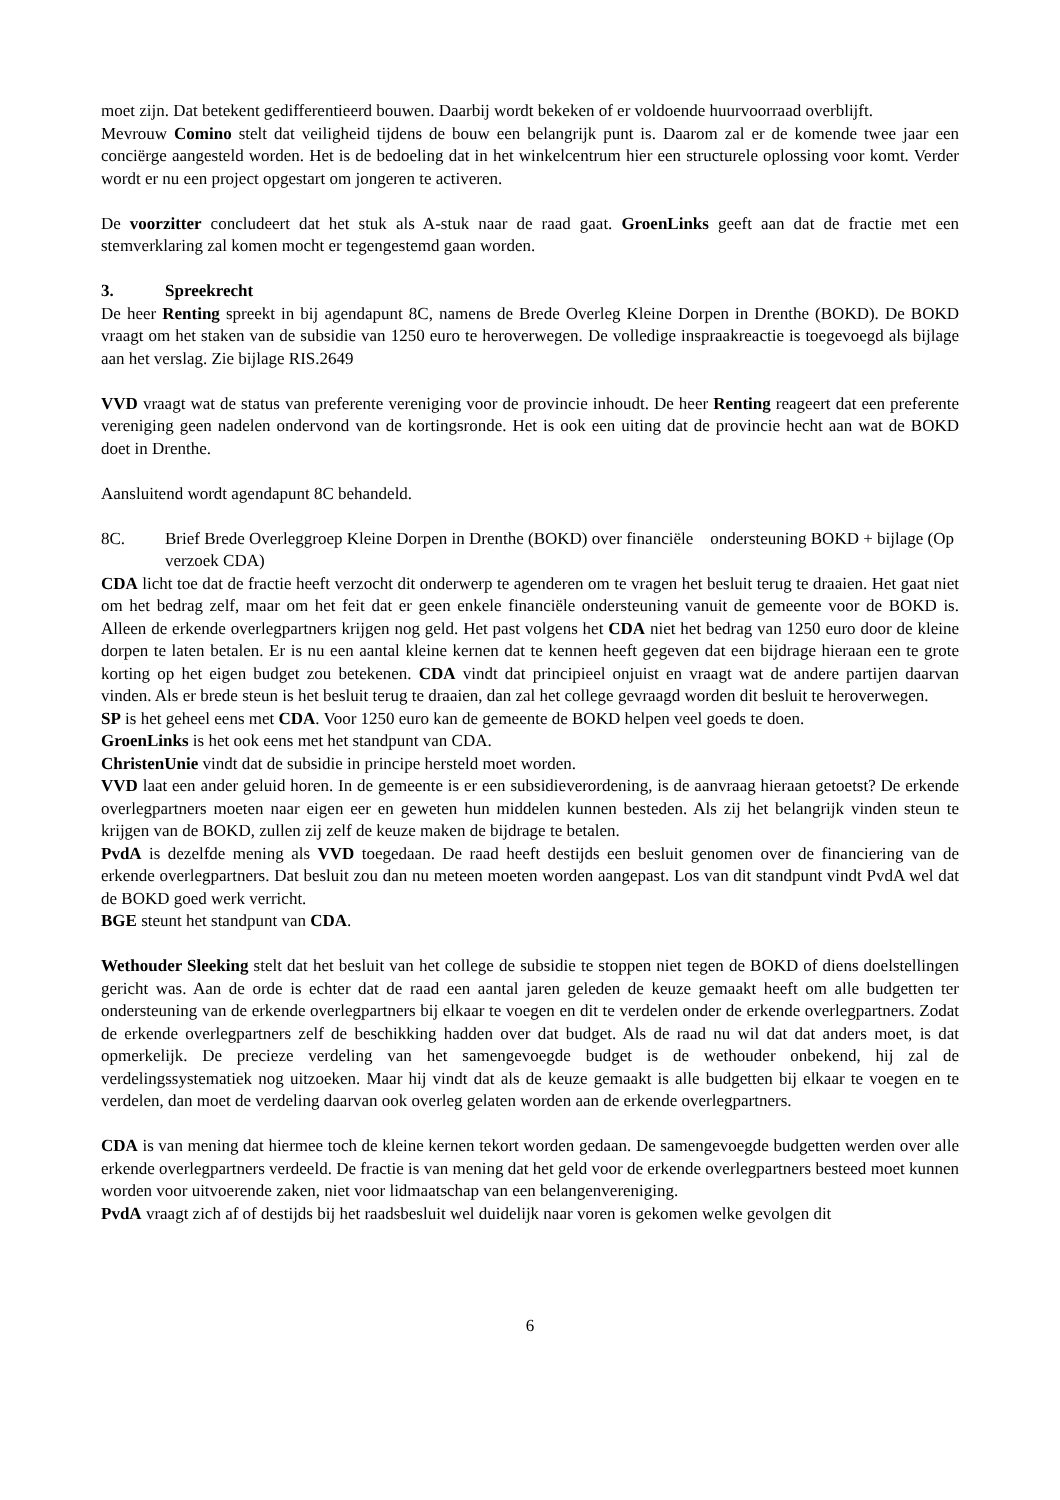moet zijn. Dat betekent gedifferentieerd bouwen. Daarbij wordt bekeken of er voldoende huurvoorraad overblijft.
Mevrouw Comino stelt dat veiligheid tijdens de bouw een belangrijk punt is. Daarom zal er de komende twee jaar een conciërge aangesteld worden. Het is de bedoeling dat in het winkelcentrum hier een structurele oplossing voor komt. Verder wordt er nu een project opgestart om jongeren te activeren.
De voorzitter concludeert dat het stuk als A-stuk naar de raad gaat. GroenLinks geeft aan dat de fractie met een stemverklaring zal komen mocht er tegengestemd gaan worden.
3. Spreekrecht
De heer Renting spreekt in bij agendapunt 8C, namens de Brede Overleg Kleine Dorpen in Drenthe (BOKD). De BOKD vraagt om het staken van de subsidie van 1250 euro te heroverwegen. De volledige inspraakreactie is toegevoegd als bijlage aan het verslag. Zie bijlage RIS.2649
VVD vraagt wat de status van preferente vereniging voor de provincie inhoudt. De heer Renting reageert dat een preferente vereniging geen nadelen ondervond van de kortingsronde. Het is ook een uiting dat de provincie hecht aan wat de BOKD doet in Drenthe.
Aansluitend wordt agendapunt 8C behandeld.
8C. Brief Brede Overleggroep Kleine Dorpen in Drenthe (BOKD) over financiële ondersteuning BOKD + bijlage (Op verzoek CDA)
CDA licht toe dat de fractie heeft verzocht dit onderwerp te agenderen om te vragen het besluit terug te draaien. Het gaat niet om het bedrag zelf, maar om het feit dat er geen enkele financiële ondersteuning vanuit de gemeente voor de BOKD is. Alleen de erkende overlegpartners krijgen nog geld. Het past volgens het CDA niet het bedrag van 1250 euro door de kleine dorpen te laten betalen. Er is nu een aantal kleine kernen dat te kennen heeft gegeven dat een bijdrage hieraan een te grote korting op het eigen budget zou betekenen. CDA vindt dat principieel onjuist en vraagt wat de andere partijen daarvan vinden. Als er brede steun is het besluit terug te draaien, dan zal het college gevraagd worden dit besluit te heroverwegen.
SP is het geheel eens met CDA. Voor 1250 euro kan de gemeente de BOKD helpen veel goeds te doen.
GroenLinks is het ook eens met het standpunt van CDA.
ChristenUnie vindt dat de subsidie in principe hersteld moet worden.
VVD laat een ander geluid horen. In de gemeente is er een subsidieverordening, is de aanvraag hieraan getoetst? De erkende overlegpartners moeten naar eigen eer en geweten hun middelen kunnen besteden. Als zij het belangrijk vinden steun te krijgen van de BOKD, zullen zij zelf de keuze maken de bijdrage te betalen.
PvdA is dezelfde mening als VVD toegedaan. De raad heeft destijds een besluit genomen over de financiering van de erkende overlegpartners. Dat besluit zou dan nu meteen moeten worden aangepast. Los van dit standpunt vindt PvdA wel dat de BOKD goed werk verricht.
BGE steunt het standpunt van CDA.
Wethouder Sleeking stelt dat het besluit van het college de subsidie te stoppen niet tegen de BOKD of diens doelstellingen gericht was. Aan de orde is echter dat de raad een aantal jaren geleden de keuze gemaakt heeft om alle budgetten ter ondersteuning van de erkende overlegpartners bij elkaar te voegen en dit te verdelen onder de erkende overlegpartners. Zodat de erkende overlegpartners zelf de beschikking hadden over dat budget. Als de raad nu wil dat dat anders moet, is dat opmerkelijk. De precieze verdeling van het samengevoegde budget is de wethouder onbekend, hij zal de verdelingssystematiek nog uitzoeken. Maar hij vindt dat als de keuze gemaakt is alle budgetten bij elkaar te voegen en te verdelen, dan moet de verdeling daarvan ook overleg gelaten worden aan de erkende overlegpartners.
CDA is van mening dat hiermee toch de kleine kernen tekort worden gedaan. De samengevoegde budgetten werden over alle erkende overlegpartners verdeeld. De fractie is van mening dat het geld voor de erkende overlegpartners besteed moet kunnen worden voor uitvoerende zaken, niet voor lidmaatschap van een belangenvereniging.
PvdA vraagt zich af of destijds bij het raadsbesluit wel duidelijk naar voren is gekomen welke gevolgen dit
6